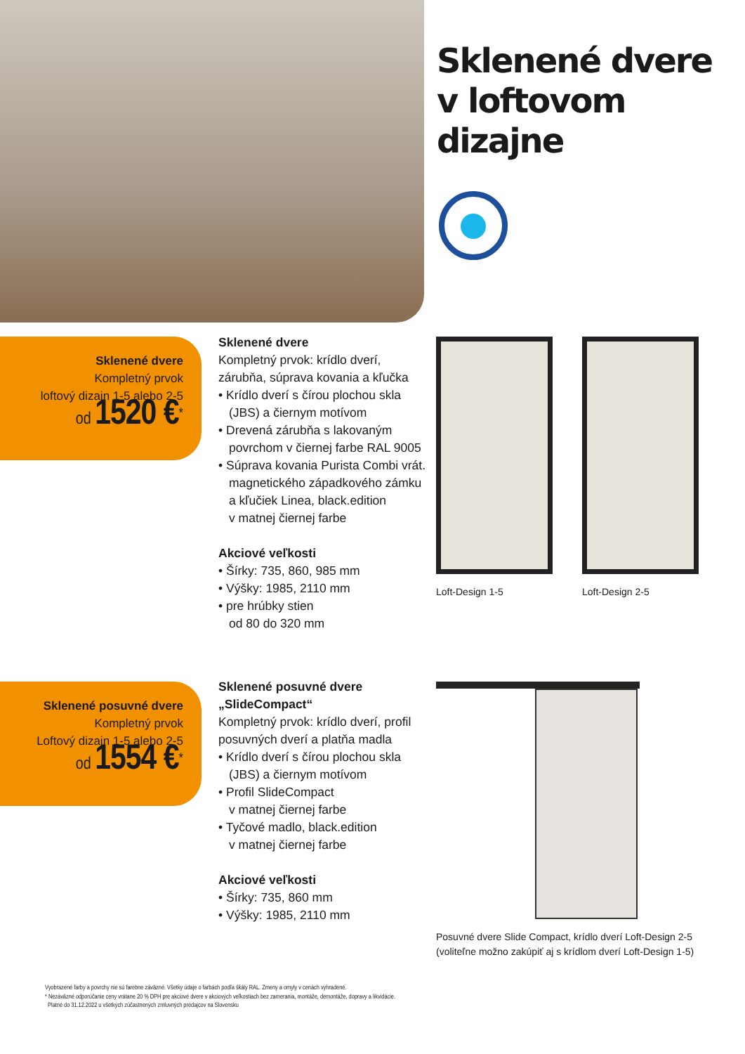Sklenené dvere
v loftovom
dizajne
Sklenené dvere
Kompletný prvok
loftový dizajn 1-5 alebo 2-5
od 1520 €<sup>*</sup>
Sklenené dvere
Kompletný prvok: krídlo dverí, zárubňa, súprava kovania a kľučka
• Krídlo dverí s čírou plochou skla (JBS) a čiernym motívom
• Drevená zárubňa s lakovaným povrchom v čiernej farbe RAL 9005
• Súprava kovania Purista Combi vrát. magnetického západkového zámku
a kľučiek Linea, black.edition
v matnej čiernej farbe
Akciové veľkosti
• Šírky: 735, 860, 985 mm
• Výšky: 1985, 2110 mm
• pre hrúbky stien
od 80 do 320 mm
Loft-Design 1-5 Loft-Design 2-5
Sklenené posuvné dvere
Kompletný prvok
Loftový dizajn 1-5 alebo 2-5
od 1554 €<sup>*</sup>
Sklenené posuvné dvere „SlideCompact“
Kompletný prvok: krídlo dverí, profil posuvných dverí a platňa madla
• Krídlo dverí s čírou plochou skla (JBS) a čiernym motívom
• Profil SlideCompact
v matnej čiernej farbe
• Tyčové madlo, black.edition
v matnej čiernej farbe
Akciové veľkosti
• Šírky: 735, 860 mm
• Výšky: 1985, 2110 mm
Posuvné dvere Slide Compact, krídlo dverí Loft-Design 2-5
(voliteľne možno zakúpiť aj s krídlom dverí Loft-Design 1-5)
Vyobrazené farby a povrchy nie sú farebne záväzné. Všetky údaje o farbách podľa škály RAL. Zmeny a omyly v cenách vyhradené.
* Nezáväzné odporúčanie ceny vrátane 20 % DPH pre akciové dvere v akciových veľkostiach bez zamerania, montáže, demontáže, dopravy a likvidácie.
Platné do 31.12.2022 u všetkých zúčastnených zmluvných predajcov na Slovensku